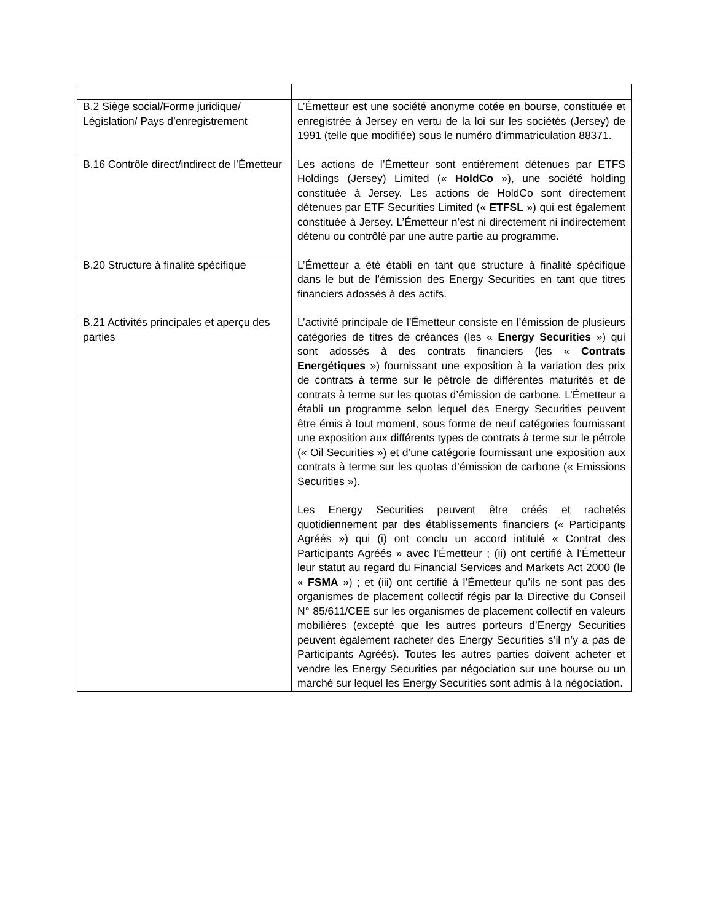| B.2 Siège social/Forme juridique/ Législation/ Pays d’enregistrement | L’Émetteur est une société anonyme cotée en bourse, constituée et enregistrée à Jersey en vertu de la loi sur les sociétés (Jersey) de 1991 (telle que modifiée) sous le numéro d’immatriculation 88371. |
| B.16 Contrôle direct/indirect de l’Émetteur | Les actions de l’Émetteur sont entièrement détenues par ETFS Holdings (Jersey) Limited (« HoldCo »), une société holding constituée à Jersey. Les actions de HoldCo sont directement détenues par ETF Securities Limited (« ETFSL ») qui est également constituée à Jersey. L’Émetteur n’est ni directement ni indirectement détenu ou contrôlé par une autre partie au programme. |
| B.20 Structure à finalité spécifique | L’Émetteur a été établi en tant que structure à finalité spécifique dans le but de l’émission des Energy Securities en tant que titres financiers adossés à des actifs. |
| B.21 Activités principales et aperçu des parties | L’activité principale de l’Émetteur consiste en l’émission de plusieurs catégories de titres de créances (les « Energy Securities ») qui sont adossés à des contrats financiers (les « Contrats Energétiques ») fournissant une exposition à la variation des prix de contrats à terme sur le pétrole de différentes maturités et de contrats à terme sur les quotas d’émission de carbone. L’Émetteur a établi un programme selon lequel des Energy Securities peuvent être émis à tout moment, sous forme de neuf catégories fournissant une exposition aux différents types de contrats à terme sur le pétrole (« Oil Securities ») et d’une catégorie fournissant une exposition aux contrats à terme sur les quotas d’émission de carbone (« Emissions Securities »). Les Energy Securities peuvent être créés et rachetés quotidiennement par des établissements financiers (« Participants Agréés ») qui (i) ont conclu un accord intitulé « Contrat des Participants Agréés » avec l’Émetteur ; (ii) ont certifié à l’Émetteur leur statut au regard du Financial Services and Markets Act 2000 (le « FSMA ») ; et (iii) ont certifié à l’Émetteur qu’ils ne sont pas des organismes de placement collectif régis par la Directive du Conseil N° 85/611/CEE sur les organismes de placement collectif en valeurs mobilières (excepté que les autres porteurs d’Energy Securities peuvent également racheter des Energy Securities s’il n’y a pas de Participants Agréés). Toutes les autres parties doivent acheter et vendre les Energy Securities par négociation sur une bourse ou un marché sur lequel les Energy Securities sont admis à la négociation. |